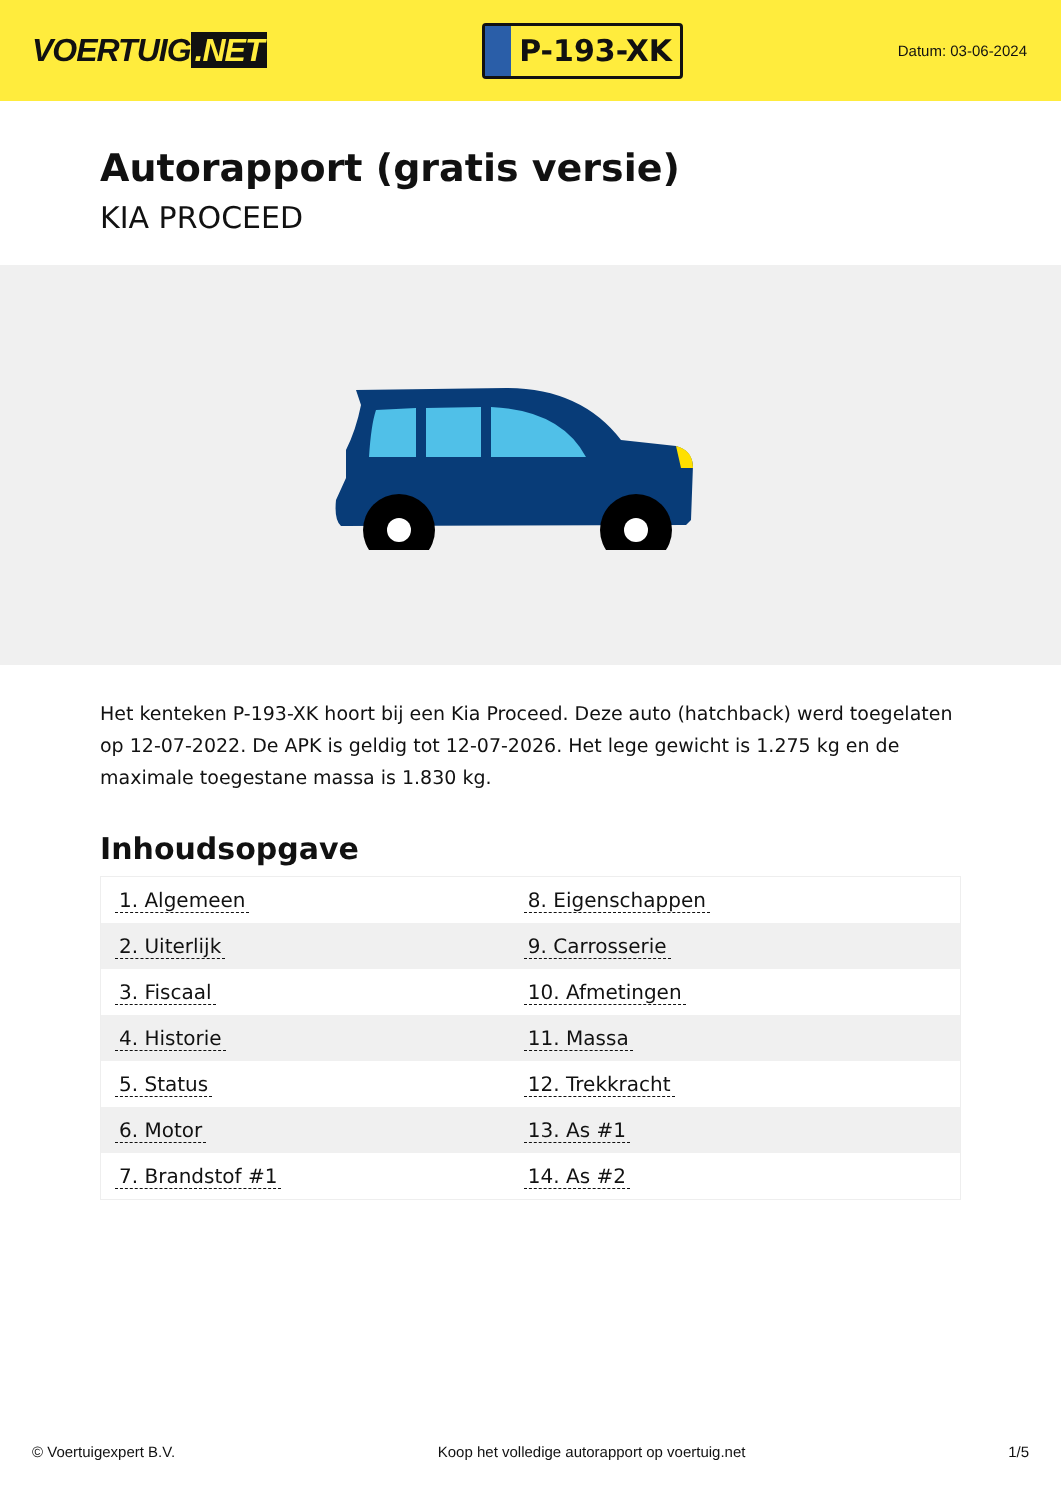VOERTUIG.NET
P-193-XK
Datum: 03-06-2024
Autorapport (gratis versie)
KIA PROCEED
Het kenteken P-193-XK hoort bij een Kia Proceed. Deze auto (hatchback) werd toegelaten op 12-07-2022. De APK is geldig tot 12-07-2026. Het lege gewicht is 1.275 kg en de maximale toegestane massa is 1.830 kg.
Inhoudsopgave
| 1. Algemeen | 8. Eigenschappen |
| 2. Uiterlijk | 9. Carrosserie |
| 3. Fiscaal | 10. Afmetingen |
| 4. Historie | 11. Massa |
| 5. Status | 12. Trekkracht |
| 6. Motor | 13. As #1 |
| 7. Brandstof #1 | 14. As #2 |
© Voertuigexpert B.V. Koop het volledige autorapport op voertuig.net
1/5